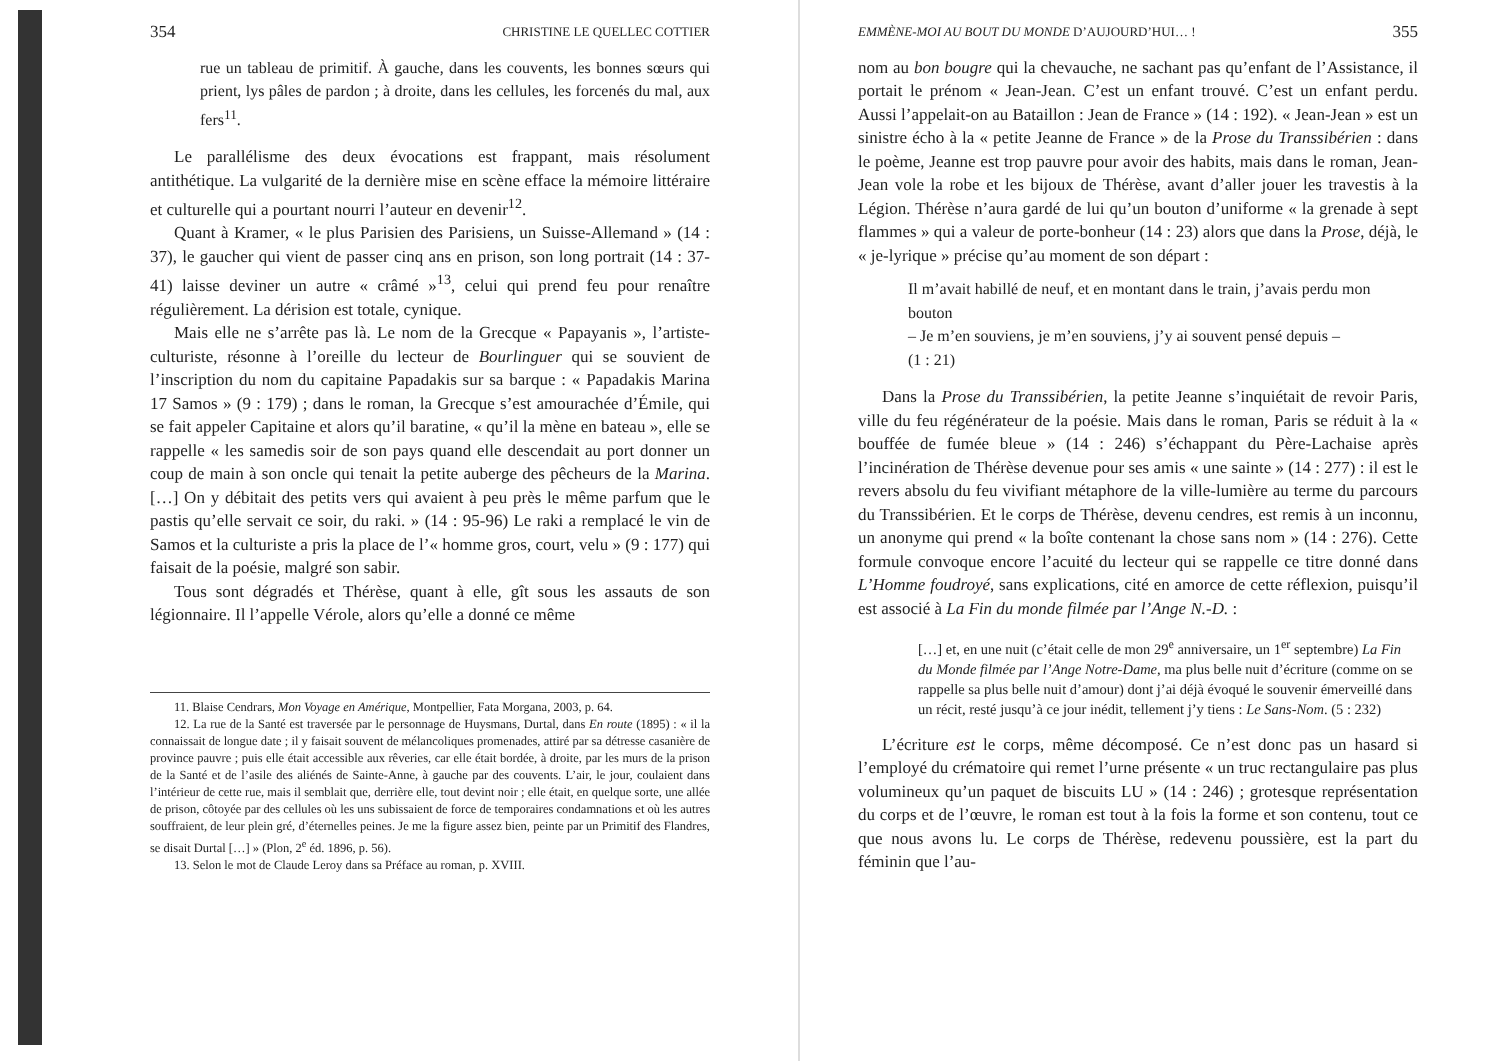354 CHRISTINE LE QUELLEC COTTIER
rue un tableau de primitif. À gauche, dans les couvents, les bonnes sœurs qui prient, lys pâles de pardon ; à droite, dans les cellules, les forcenés du mal, aux fers<sup>11</sup>.
Le parallélisme des deux évocations est frappant, mais résolument antithétique. La vulgarité de la dernière mise en scène efface la mémoire littéraire et culturelle qui a pourtant nourri l’auteur en devenir<sup>12</sup>.
Quant à Kramer, « le plus Parisien des Parisiens, un Suisse-Allemand » (14 : 37), le gaucher qui vient de passer cinq ans en prison, son long portrait (14 : 37-41) laisse deviner un autre « crâmé »<sup>13</sup>, celui qui prend feu pour renaître régulièrement. La dérision est totale, cynique.
Mais elle ne s’arrête pas là. Le nom de la Grecque « Papayanis », l’artiste-culturiste, résonne à l’oreille du lecteur de Bourlinguer qui se souvient de l’inscription du nom du capitaine Papadakis sur sa barque : « Papadakis Marina 17 Samos » (9 : 179) ; dans le roman, la Grecque s’est amourachée d’Émile, qui se fait appeler Capitaine et alors qu’il baratine, « qu’il la mène en bateau », elle se rappelle « les samedis soir de son pays quand elle descendait au port donner un coup de main à son oncle qui tenait la petite auberge des pêcheurs de la Marina. […] On y débitait des petits vers qui avaient à peu près le même parfum que le pastis qu’elle servait ce soir, du raki. » (14 : 95-96) Le raki a remplacé le vin de Samos et la culturiste a pris la place de l’« homme gros, court, velu » (9 : 177) qui faisait de la poésie, malgré son sabir.
Tous sont dégradés et Thérèse, quant à elle, gît sous les assauts de son légionnaire. Il l’appelle Vérole, alors qu’elle a donné ce même
11. Blaise Cendrars, Mon Voyage en Amérique, Montpellier, Fata Morgana, 2003, p. 64.
12. La rue de la Santé est traversée par le personnage de Huysmans, Durtal, dans En route (1895) : « il la connaissait de longue date ; il y faisait souvent de mélancoliques promenades, attiré par sa détresse casanière de province pauvre ; puis elle était accessible aux rêveries, car elle était bordée, à droite, par les murs de la prison de la Santé et de l’asile des aliénés de Sainte-Anne, à gauche par des couvents. L’air, le jour, coulaient dans l’intérieur de cette rue, mais il semblait que, derrière elle, tout devint noir ; elle était, en quelque sorte, une allée de prison, côtoyée par des cellules où les uns subissaient de force de temporaires condamnations et où les autres souffraient, de leur plein gré, d’éternelles peines. Je me la figure assez bien, peinte par un Primitif des Flandres, se disait Durtal […] » (Plon, 2<sup>e</sup> éd. 1896, p. 56).
13. Selon le mot de Claude Leroy dans sa Préface au roman, p. XVIII.
EMMÈNE-MOI AU BOUT DU MONDE D’AUJOURD’HUI… ! 355
nom au bon bougre qui la chevauche, ne sachant pas qu’enfant de l’Assistance, il portait le prénom « Jean-Jean. C’est un enfant trouvé. C’est un enfant perdu. Aussi l’appelait-on au Bataillon : Jean de France » (14 : 192). « Jean-Jean » est un sinistre écho à la « petite Jeanne de France » de la Prose du Transsibérien : dans le poème, Jeanne est trop pauvre pour avoir des habits, mais dans le roman, Jean-Jean vole la robe et les bijoux de Thérèse, avant d’aller jouer les travestis à la Légion. Thérèse n’aura gardé de lui qu’un bouton d’uniforme « la grenade à sept flammes » qui a valeur de porte-bonheur (14 : 23) alors que dans la Prose, déjà, le « je-lyrique » précise qu’au moment de son départ :
Il m’avait habillé de neuf, et en montant dans le train, j’avais perdu mon bouton
– Je m’en souviens, je m’en souviens, j’y ai souvent pensé depuis –
(1 : 21)
Dans la Prose du Transsibérien, la petite Jeanne s’inquiétait de revoir Paris, ville du feu régénérateur de la poésie. Mais dans le roman, Paris se réduit à la « bouffée de fumée bleue » (14 : 246) s’échappant du Père-Lachaise après l’incinération de Thérèse devenue pour ses amis « une sainte » (14 : 277) : il est le revers absolu du feu vivifiant métaphore de la ville-lumière au terme du parcours du Transsibérien. Et le corps de Thérèse, devenu cendres, est remis à un inconnu, un anonyme qui prend « la boîte contenant la chose sans nom » (14 : 276). Cette formule convoque encore l’acuité du lecteur qui se rappelle ce titre donné dans L’Homme foudroyé, sans explications, cité en amorce de cette réflexion, puisqu’il est associé à La Fin du monde filmée par l’Ange N.-D. :
[…] et, en une nuit (c’était celle de mon 29<sup>e</sup> anniversaire, un 1<sup>er</sup> septembre) La Fin du Monde filmée par l’Ange Notre-Dame, ma plus belle nuit d’écriture (comme on se rappelle sa plus belle nuit d’amour) dont j’ai déjà évoqué le souvenir émerveillé dans un récit, resté jusqu’à ce jour inédit, tellement j’y tiens : Le Sans-Nom. (5 : 232)
L’écriture est le corps, même décomposé. Ce n’est donc pas un hasard si l’employé du crématoire qui remet l’urne présente « un truc rectangulaire pas plus volumineux qu’un paquet de biscuits LU » (14 : 246) ; grotesque représentation du corps et de l’œuvre, le roman est tout à la fois la forme et son contenu, tout ce que nous avons lu. Le corps de Thérèse, redevenu poussière, est la part du féminin que l’au-